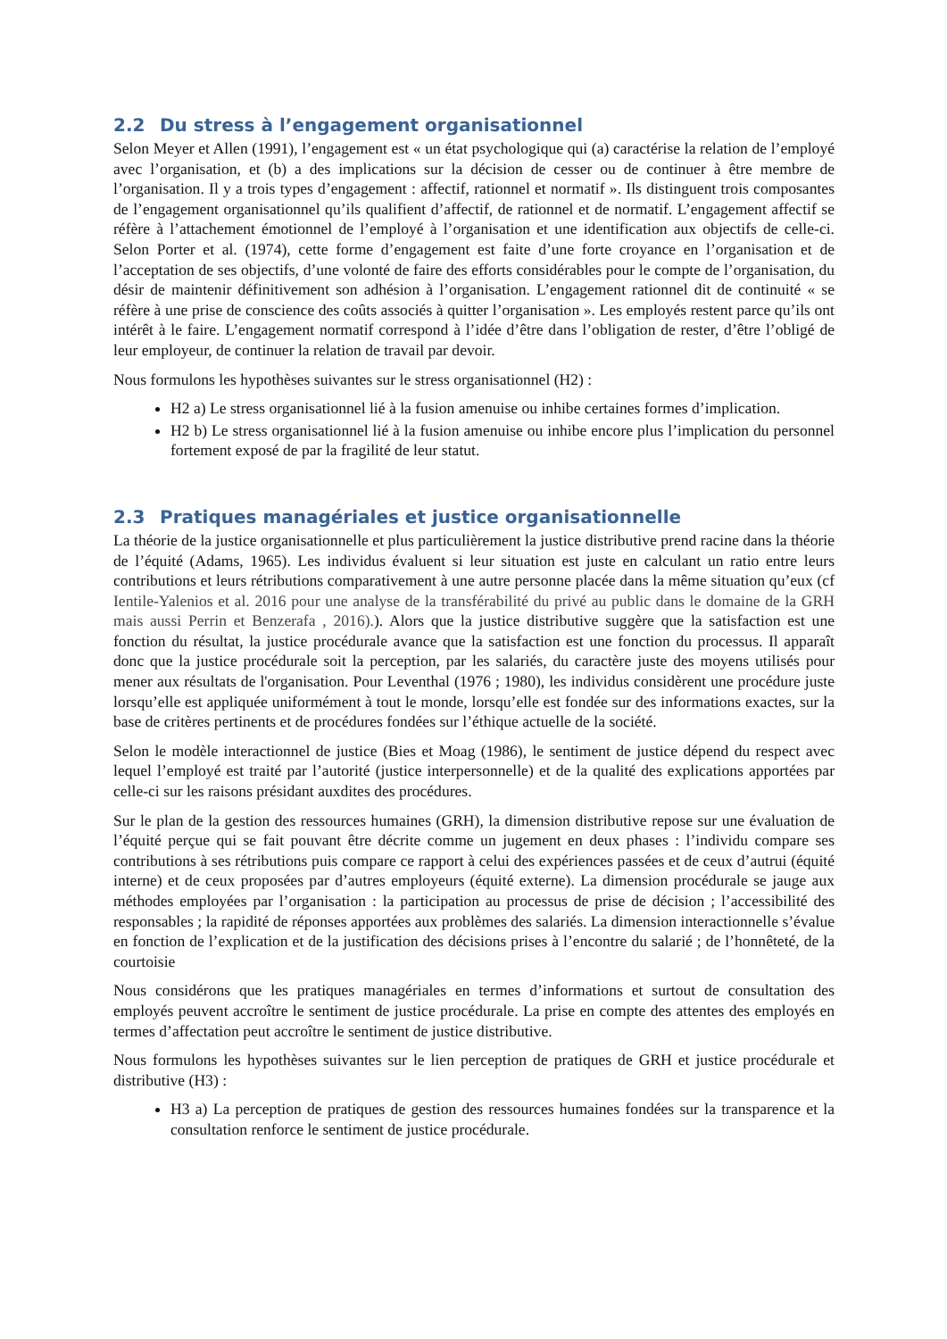2.2 Du stress à l’engagement organisationnel
Selon Meyer et Allen (1991), l’engagement est « un état psychologique qui (a) caractérise la relation de l’employé avec l’organisation, et (b) a des implications sur la décision de cesser ou de continuer à être membre de l’organisation. Il y a trois types d’engagement : affectif, rationnel et normatif ». Ils distinguent trois composantes de l’engagement organisationnel qu’ils qualifient d’affectif, de rationnel et de normatif. L’engagement affectif se réfère à l’attachement émotionnel de l’employé à l’organisation et une identification aux objectifs de celle-ci. Selon Porter et al. (1974), cette forme d’engagement est faite d’une forte croyance en l’organisation et de l’acceptation de ses objectifs, d’une volonté de faire des efforts considérables pour le compte de l’organisation, du désir de maintenir définitivement son adhésion à l’organisation. L’engagement rationnel dit de continuité « se réfère à une prise de conscience des coûts associés à quitter l’organisation ». Les employés restent parce qu’ils ont intérêt à le faire. L’engagement normatif correspond à l’idée d’être dans l’obligation de rester, d’être l’obligé de leur employeur, de continuer la relation de travail par devoir.
Nous formulons les hypothèses suivantes sur le stress organisationnel (H2) :
H2 a) Le stress organisationnel lié à la fusion amenuise ou inhibe certaines formes d’implication.
H2 b) Le stress organisationnel lié à la fusion amenuise ou inhibe encore plus l’implication du personnel fortement exposé de par la fragilité de leur statut.
2.3 Pratiques managériales et justice organisationnelle
La théorie de la justice organisationnelle et plus particulièrement la justice distributive prend racine dans la théorie de l’équité (Adams, 1965). Les individus évaluent si leur situation est juste en calculant un ratio entre leurs contributions et leurs rétributions comparativement à une autre personne placée dans la même situation qu’eux (cf Ientile-Yalenios et al. 2016 pour une analyse de la transférabilité du privé au public dans le domaine de la GRH mais aussi Perrin et Benzerafa , 2016).). Alors que la justice distributive suggère que la satisfaction est une fonction du résultat, la justice procédurale avance que la satisfaction est une fonction du processus. Il apparaît donc que la justice procédurale soit la perception, par les salariés, du caractère juste des moyens utilisés pour mener aux résultats de l'organisation. Pour Leventhal (1976 ; 1980), les individus considèrent une procédure juste lorsqu’elle est appliquée uniformément à tout le monde, lorsqu’elle est fondée sur des informations exactes, sur la base de critères pertinents et de procédures fondées sur l’éthique actuelle de la société.
Selon le modèle interactionnel de justice (Bies et Moag (1986), le sentiment de justice dépend du respect avec lequel l’employé est traité par l’autorité (justice interpersonnelle) et de la qualité des explications apportées par celle-ci sur les raisons présidant auxdites des procédures.
Sur le plan de la gestion des ressources humaines (GRH), la dimension distributive repose sur une évaluation de l’équité perçue qui se fait pouvant être décrite comme un jugement en deux phases : l’individu compare ses contributions à ses rétributions puis compare ce rapport à celui des expériences passées et de ceux d’autrui (équité interne) et de ceux proposées par d’autres employeurs (équité externe). La dimension procédurale se jauge aux méthodes employées par l’organisation : la participation au processus de prise de décision ; l’accessibilité des responsables ; la rapidité de réponses apportées aux problèmes des salariés. La dimension interactionnelle s’évalue en fonction de l’explication et de la justification des décisions prises à l’encontre du salarié ; de l’honnêteté, de la courtoisie
Nous considérons que les pratiques managériales en termes d’informations et surtout de consultation des employés peuvent accroître le sentiment de justice procédurale. La prise en compte des attentes des employés en termes d’affectation peut accroître le sentiment de justice distributive.
Nous formulons les hypothèses suivantes sur le lien perception de pratiques de GRH et justice procédurale et distributive (H3) :
H3 a) La perception de pratiques de gestion des ressources humaines fondées sur la transparence et la consultation renforce le sentiment de justice procédurale.